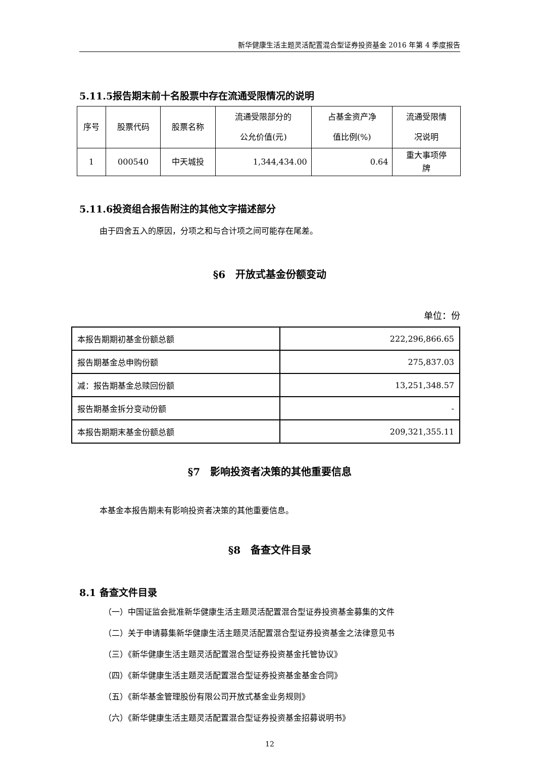新华健康生活主题灵活配置混合型证券投资基金 2016 年第 4 季度报告
5.11.5报告期末前十名股票中存在流通受限情况的说明
| 序号 | 股票代码 | 股票名称 | 流通受限部分的 公允价值(元) | 占基金资产净 值比例(%) | 流通受限情 况说明 |
| --- | --- | --- | --- | --- | --- |
| 1 | 000540 | 中天城投 | 1,344,434.00 | 0.64 | 重大事项停 牌 |
5.11.6投资组合报告附注的其他文字描述部分
由于四舍五入的原因，分项之和与合计项之间可能存在尾差。
§6　开放式基金份额变动
单位：份
| 本报告期期初基金份额总额 | 222,296,866.65 |
| 报告期基金总申购份额 | 275,837.03 |
| 减：报告期基金总赎回份额 | 13,251,348.57 |
| 报告期基金拆分变动份额 | - |
| 本报告期期末基金份额总额 | 209,321,355.11 |
§7　影响投资者决策的其他重要信息
本基金本报告期未有影响投资者决策的其他重要信息。
§8　备查文件目录
8.1 备查文件目录
（一）中国证监会批准新华健康生活主题灵活配置混合型证券投资基金募集的文件
（二）关于申请募集新华健康生活主题灵活配置混合型证券投资基金之法律意见书
（三）《新华健康生活主题灵活配置混合型证券投资基金托管协议》
（四）《新华健康生活主题灵活配置混合型证券投资基金基金合同》
（五）《新华基金管理股份有限公司开放式基金业务规则》
（六）《新华健康生活主题灵活配置混合型证券投资基金招募说明书》
12